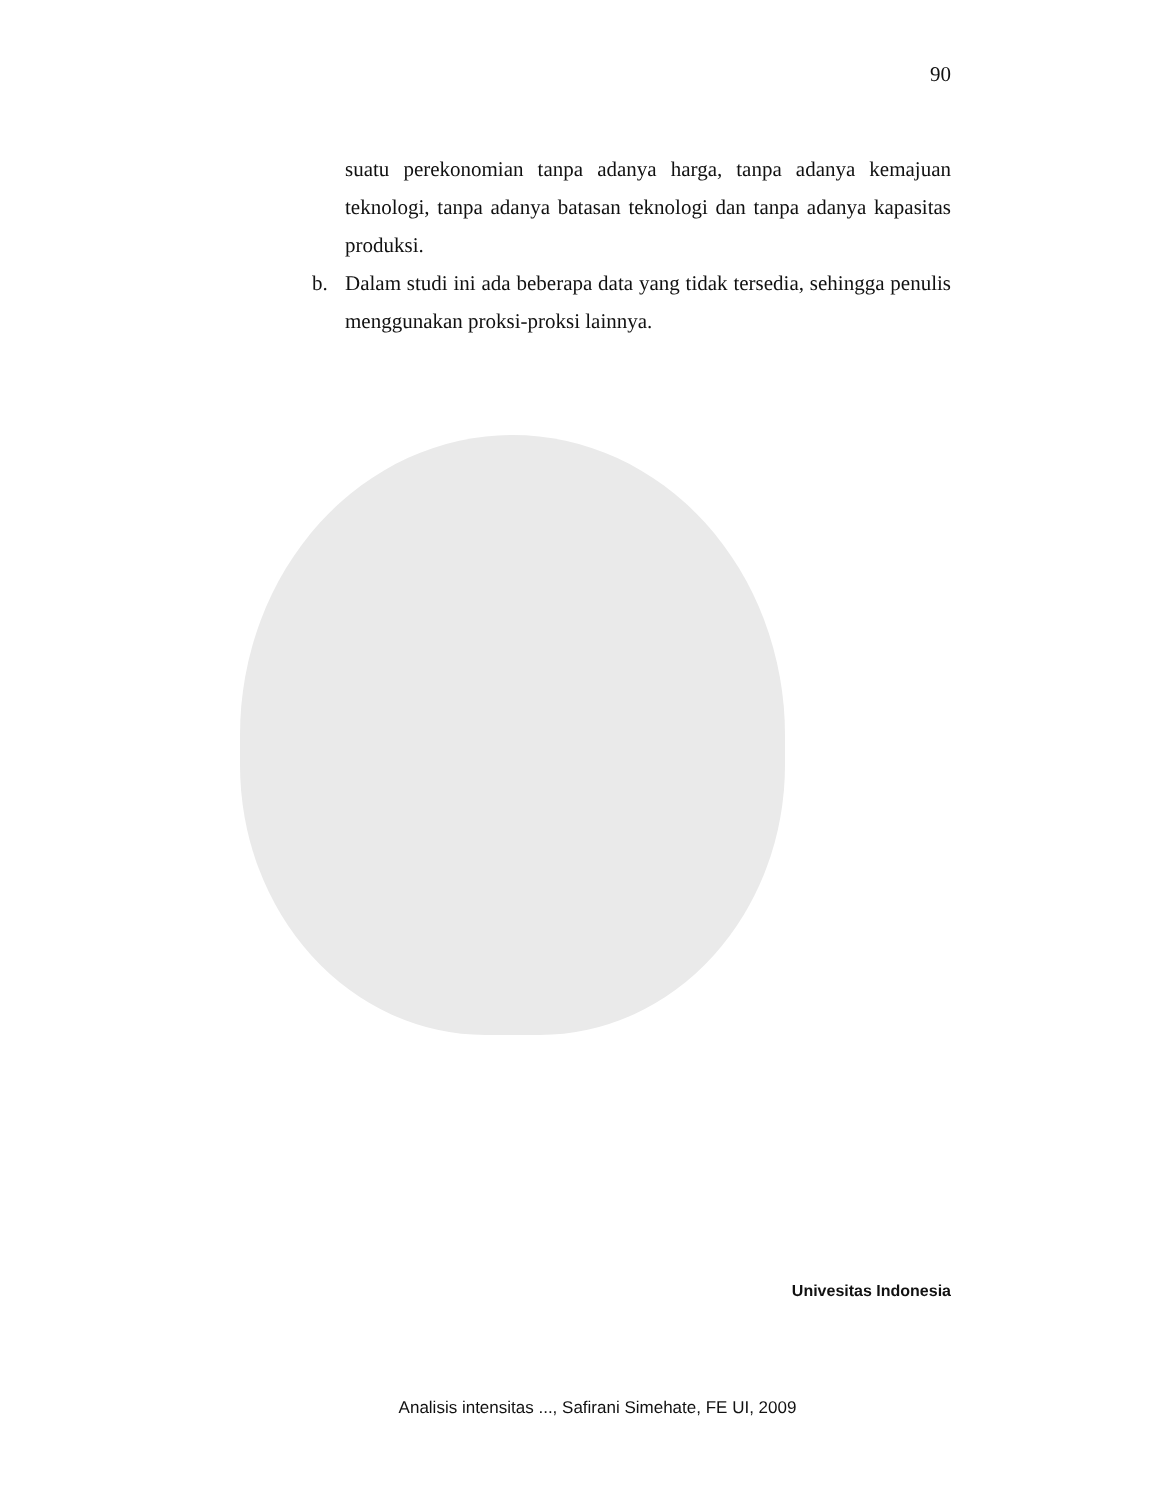90
suatu perekonomian tanpa adanya harga, tanpa adanya kemajuan teknologi, tanpa adanya batasan teknologi dan tanpa adanya kapasitas produksi.
b. Dalam studi ini ada beberapa data yang tidak tersedia, sehingga penulis menggunakan proksi-proksi lainnya.
Univesitas Indonesia
Analisis intensitas ..., Safirani Simehate, FE UI, 2009